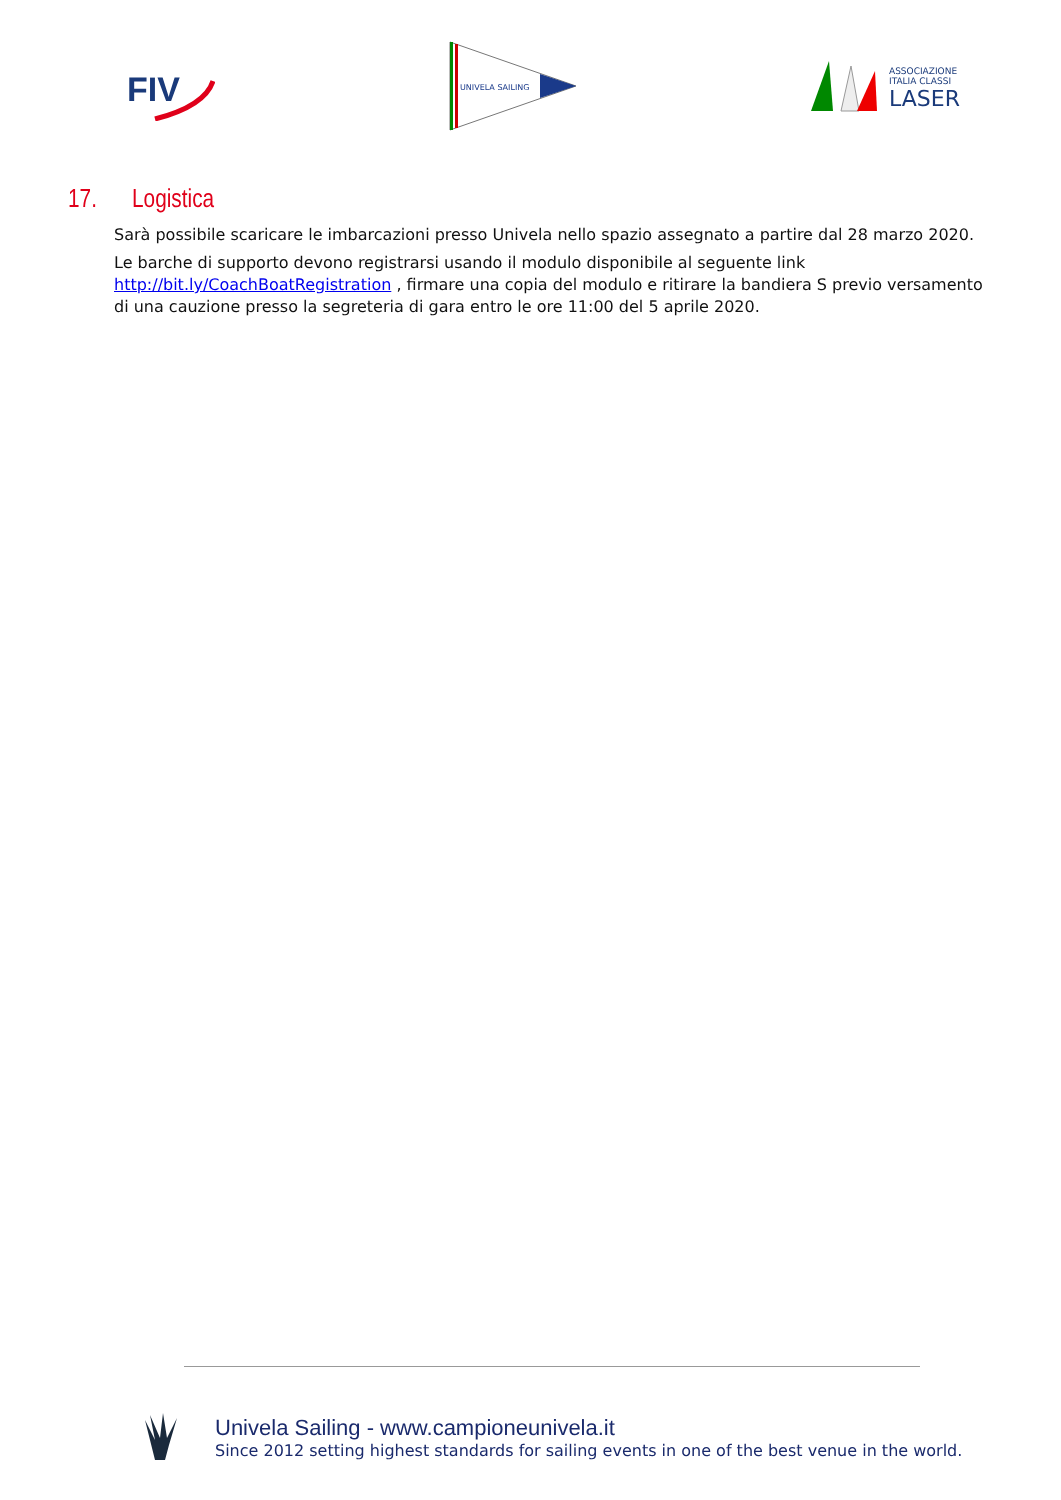FIV
UNIVELA SAILING
ASSOCIAZIONE
ITALIA CLASSI
LASER
17. Logistica
Sarà possibile scaricare le imbarcazioni presso Univela nello spazio assegnato a partire dal 28 marzo 2020.
Le barche di supporto devono registrarsi usando il modulo disponibile al seguente link http://bit.ly/CoachBoatRegistration , firmare una copia del modulo e ritirare la bandiera S previo versamento di una cauzione presso la segreteria di gara entro le ore 11:00 del 5 aprile 2020.
Univela Sailing - www.campioneunivela.it
Since 2012 setting highest standards for sailing events in one of the best venue in the world.